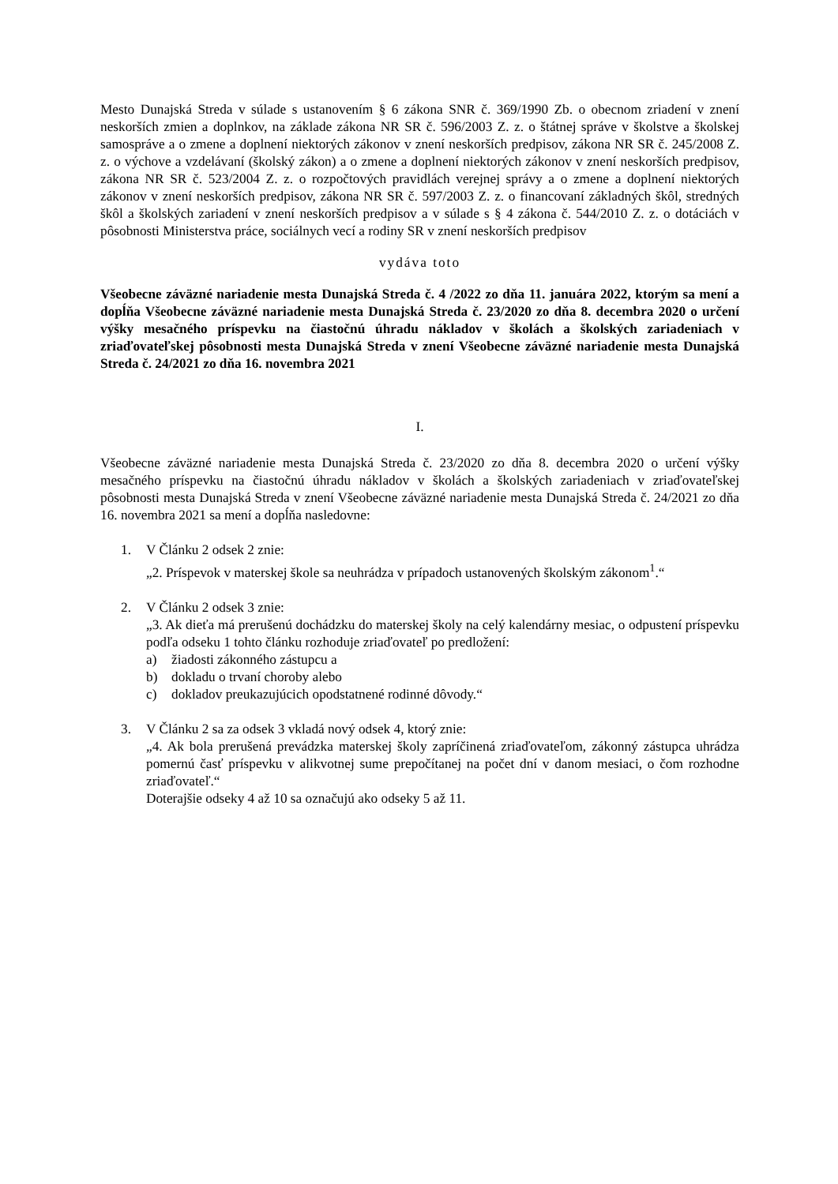Mesto Dunajská Streda v súlade s ustanovením § 6 zákona SNR č. 369/1990 Zb. o obecnom zriadení v znení neskorších zmien a doplnkov, na základe zákona NR SR č. 596/2003 Z. z. o štátnej správe v školstve a školskej samospráve a o zmene a doplnení niektorých zákonov v znení neskorších predpisov, zákona NR SR č. 245/2008 Z. z. o výchove a vzdelávaní (školský zákon) a o zmene a doplnení niektorých zákonov v znení neskorších predpisov, zákona NR SR č. 523/2004 Z. z. o rozpočtových pravidlách verejnej správy a o zmene a doplnení niektorých zákonov v znení neskorších predpisov, zákona NR SR č. 597/2003 Z. z. o financovaní základných škôl, stredných škôl a školských zariadení v znení neskorších predpisov a v súlade s § 4 zákona č. 544/2010 Z. z. o dotáciách v pôsobnosti Ministerstva práce, sociálnych vecí a rodiny SR v znení neskorších predpisov
vydáva toto
Všeobecne záväzné nariadenie mesta Dunajská Streda č. 4 /2022 zo dňa 11. januára 2022, ktorým sa mení a dopĺňa Všeobecne záväzné nariadenie mesta Dunajská Streda č. 23/2020 zo dňa 8. decembra 2020 o určení výšky mesačného príspevku na čiastočnú úhradu nákladov v školách a školských zariadeniach v zriaďovateľskej pôsobnosti mesta Dunajská Streda v znení Všeobecne záväzné nariadenie mesta Dunajská Streda č. 24/2021 zo dňa 16. novembra 2021
I.
Všeobecne záväzné nariadenie mesta Dunajská Streda č. 23/2020 zo dňa 8. decembra 2020 o určení výšky mesačného príspevku na čiastočnú úhradu nákladov v školách a školských zariadeniach v zriaďovateľskej pôsobnosti mesta Dunajská Streda v znení Všeobecne záväzné nariadenie mesta Dunajská Streda č. 24/2021 zo dňa 16. novembra 2021 sa mení a dopĺňa nasledovne:
1. V Článku 2 odsek 2 znie:
„2. Príspevok v materskej škole sa neuhrádza v prípadoch ustanovených školským zákonom<sup>1</sup>.“
2. V Článku 2 odsek 3 znie:
„3. Ak dieťa má prerušenú dochádzku do materskej školy na celý kalendárny mesiac, o odpustení príspevku podľa odseku 1 tohto článku rozhoduje zriaďovateľ po predložení:
a) žiadosti zákonného zástupcu a
b) dokladu o trvaní choroby alebo
c) dokladov preukazujúcich opodstatnené rodinné dôvody.“
3. V Článku 2 sa za odsek 3 vkladá nový odsek 4, ktorý znie:
„4. Ak bola prerušená prevádzka materskej školy zapríčinená zriaďovateľom, zákonný zástupca uhrádza pomernú časť príspevku v alikvotnej sume prepočítanej na počet dní v danom mesiaci, o čom rozhodne zriaďovateľ.“
Doterajšie odseky 4 až 10 sa označujú ako odseky 5 až 11.